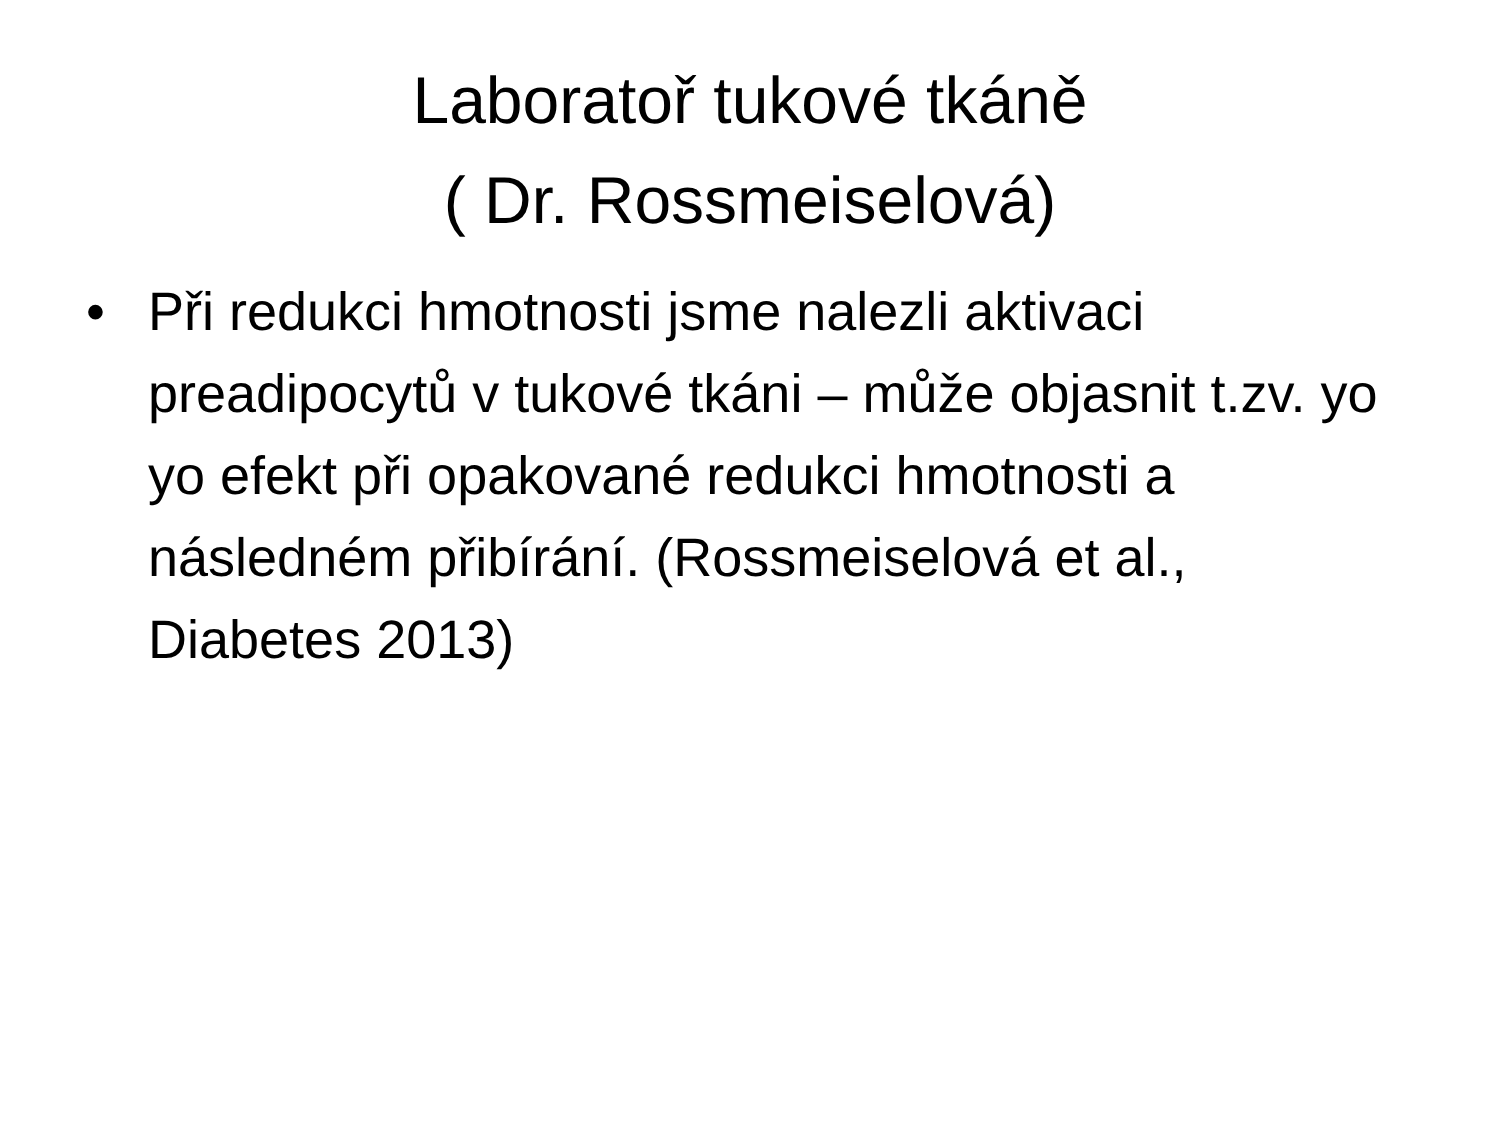Laboratoř tukové tkáně
( Dr. Rossmeiselová)
• Při redukci hmotnosti jsme nalezli aktivaci preadipocytů v tukové tkáni – může objasnit t.zv. yo yo efekt při opakované redukci hmotnosti a následném přibírání. (Rossmeiselová et al., Diabetes 2013)